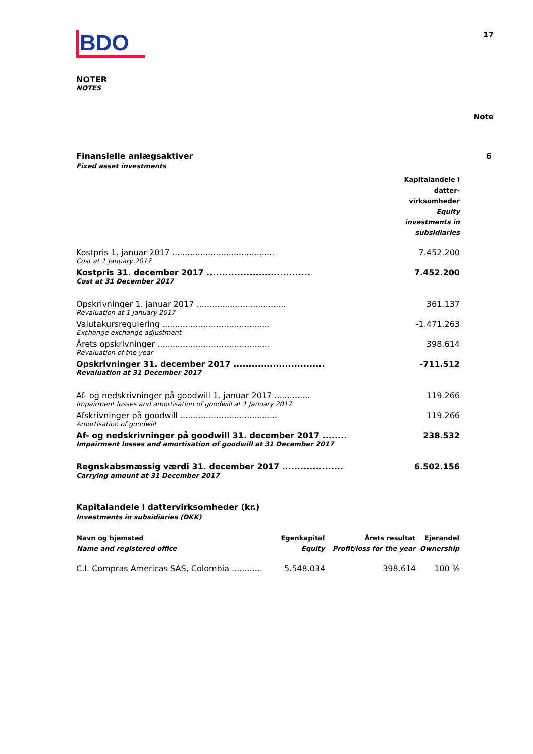BDO
17
NOTER
NOTES
Note
Finansielle anlægsaktiver
Fixed asset investments
6
| | Kapitalandele i datter- virksomheder Equity investments in subsidiaries |
| Kostpris 1. januar 2017 ........................................ | 7.452.200 |
| Cost at 1 January 2017 | |
| Kostpris 31. december 2017 .................................. | 7.452.200 |
| Cost at 31 December 2017 | |
| Opskrivninger 1. januar 2017 ................................... | 361.137 |
| Revaluation at 1 January 2017 | |
| Valutakursregulering .......................................... | -1.471.263 |
| Exchange exchange adjustment | |
| Årets opskrivninger ............................................ | 398.614 |
| Revaluation of the year | |
| Opskrivninger 31. december 2017 .............................. | -711.512 |
| Revaluation at 31 December 2017 | |
| Af- og nedskrivninger på goodwill 1. januar 2017 .............. | 119.266 |
| Impairment losses and amortisation of goodwill at 1 January 2017 | |
| Afskrivninger på goodwill ...................................... | 119.266 |
| Amortisation of goodwill | |
| Af- og nedskrivninger på goodwill 31. december 2017 ........ | 238.532 |
| Impairment losses and amortisation of goodwill at 31 December 2017 | |
| Regnskabsmæssig værdi 31. december 2017 .................... | 6.502.156 |
| Carrying amount at 31 December 2017 | |
Kapitalandele i dattervirksomheder (kr.)
Investments in subsidiaries (DKK)
| Navn og hjemsted Name and registered office | Egenkapital Equity | Årets resultat Profit/loss for the year | Ejerandel Ownership |
| --- | --- | --- | --- |
| C.I. Compras Americas SAS, Colombia ............ | 5.548.034 | 398.614 | 100 % |